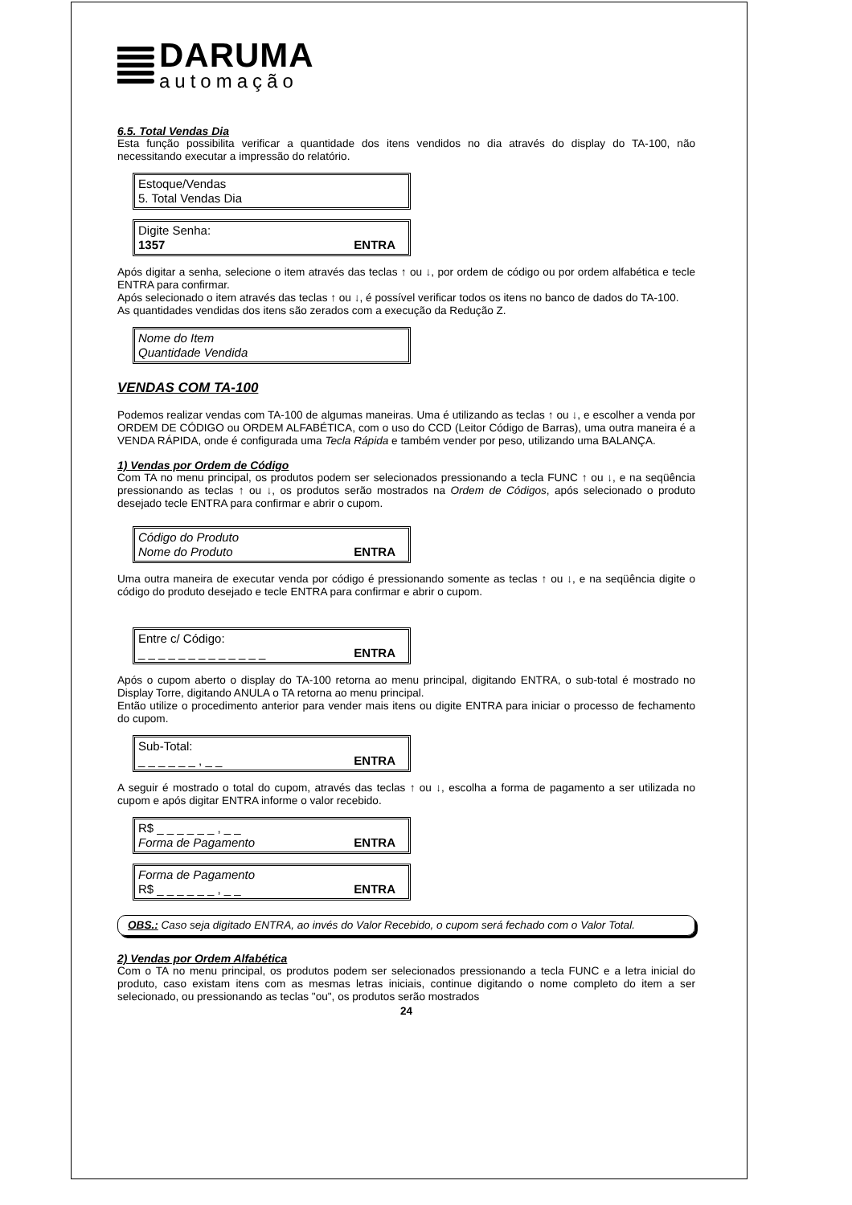DARUMA
automação
6.5. Total Vendas Dia
Esta função possibilita verificar a quantidade dos itens vendidos no dia através do display do TA-100, não necessitando executar a impressão do relatório.
Estoque/Vendas
5. Total Vendas Dia
Digite Senha:
1357 ENTRA
Após digitar a senha, selecione o item através das teclas ↑ ou ↓, por ordem de código ou por ordem alfabética e tecle ENTRA para confirmar.
Após selecionado o item através das teclas ↑ ou ↓, é possível verificar todos os itens no banco de dados do TA-100.
As quantidades vendidas dos itens são zerados com a execução da Redução Z.
Nome do Item
Quantidade Vendida
VENDAS COM TA-100
Podemos realizar vendas com TA-100 de algumas maneiras. Uma é utilizando as teclas ↑ ou ↓, e escolher a venda por ORDEM DE CÓDIGO ou ORDEM ALFABÉTICA, com o uso do CCD (Leitor Código de Barras), uma outra maneira é a VENDA RÁPIDA, onde é configurada uma Tecla Rápida e também vender por peso, utilizando uma BALANÇA.
1) Vendas por Ordem de Código
Com TA no menu principal, os produtos podem ser selecionados pressionando a tecla FUNC ↑ ou ↓, e na seqüência pressionando as teclas ↑ ou ↓, os produtos serão mostrados na Ordem de Códigos, após selecionado o produto desejado tecle ENTRA para confirmar e abrir o cupom.
Código do Produto
Nome do Produto ENTRA
Uma outra maneira de executar venda por código é pressionando somente as teclas ↑ ou ↓, e na seqüência digite o código do produto desejado e tecle ENTRA para confirmar e abrir o cupom.
Entre c/ Código:
_ _ _ _ _ _ _ _ _ _ _ _ _ ENTRA
Após o cupom aberto o display do TA-100 retorna ao menu principal, digitando ENTRA, o sub-total é mostrado no Display Torre, digitando ANULA o TA retorna ao menu principal.
Então utilize o procedimento anterior para vender mais itens ou digite ENTRA para iniciar o processo de fechamento do cupom.
Sub-Total:
_ _ _ _ _ _ , _ _ ENTRA
A seguir é mostrado o total do cupom, através das teclas ↑ ou ↓, escolha a forma de pagamento a ser utilizada no cupom e após digitar ENTRA informe o valor recebido.
R$ _ _ _ _ _ _ , _ _
Forma de Pagamento ENTRA
Forma de Pagamento
R$ _ _ _ _ _ _ , _ _ ENTRA
OBS.: Caso seja digitado ENTRA, ao invés do Valor Recebido, o cupom será fechado com o Valor Total.
2) Vendas por Ordem Alfabética
Com o TA no menu principal, os produtos podem ser selecionados pressionando a tecla FUNC e a letra inicial do produto, caso existam itens com as mesmas letras iniciais, continue digitando o nome completo do item a ser selecionado, ou pressionando as teclas "ou", os produtos serão mostrados
24